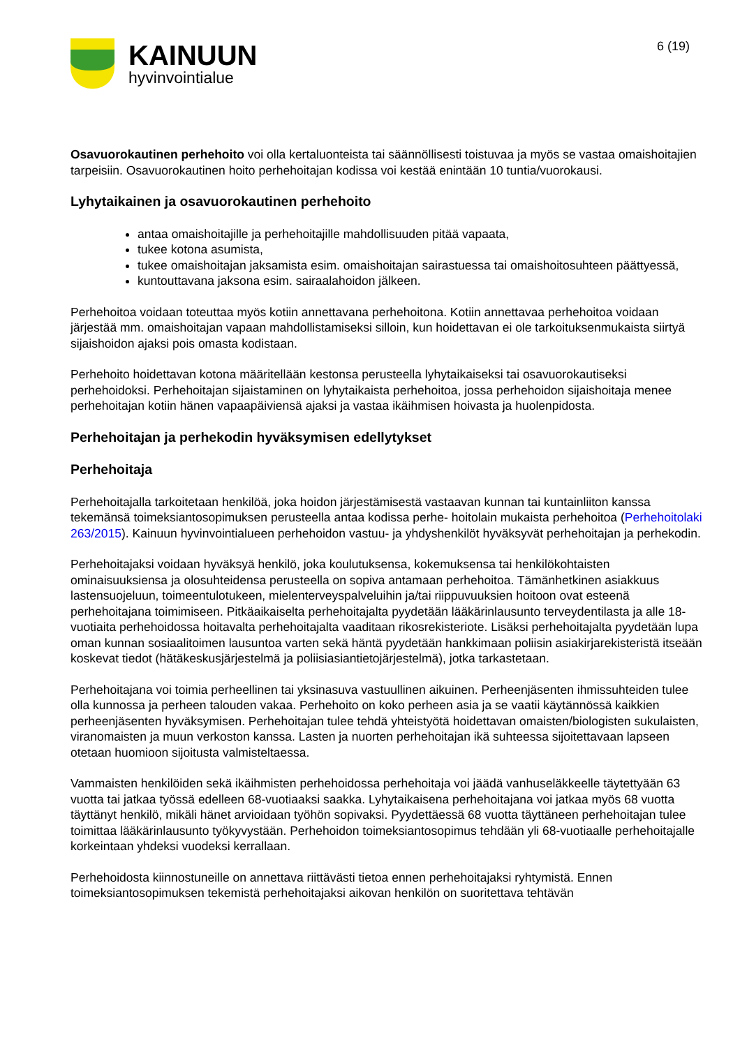KAINUUN
hyvinvointialue
6 (19)
Osavuorokautinen perhehoito voi olla kertaluonteista tai säännöllisesti toistuvaa ja myös se vastaa omaishoitajien tarpeisiin. Osavuorokautinen hoito perhehoitajan kodissa voi kestää enintään 10 tuntia/vuorokausi.
Lyhytaikainen ja osavuorokautinen perhehoito
antaa omaishoitajille ja perhehoitajille mahdollisuuden pitää vapaata,
tukee kotona asumista,
tukee omaishoitajan jaksamista esim. omaishoitajan sairastuessa tai omaishoitosuhteen päättyessä,
kuntouttavana jaksona esim. sairaalahoidon jälkeen.
Perhehoitoa voidaan toteuttaa myös kotiin annettavana perhehoitona. Kotiin annettavaa perhehoitoa voidaan järjestää mm. omaishoitajan vapaan mahdollistamiseksi silloin, kun hoidettavan ei ole tarkoituksenmukaista siirtyä sijaishoidon ajaksi pois omasta kodistaan.
Perhehoito hoidettavan kotona määritellään kestonsa perusteella lyhytaikaiseksi tai osavuorokautiseksi perhehoidoksi. Perhehoitajan sijaistaminen on lyhytaikaista perhehoitoa, jossa perhehoidon sijaishoitaja menee perhehoitajan kotiin hänen vapaapäiviensä ajaksi ja vastaa ikäihmisen hoivasta ja huolenpidosta.
Perhehoitajan ja perhekodin hyväksymisen edellytykset
Perhehoitaja
Perhehoitajalla tarkoitetaan henkilöä, joka hoidon järjestämisestä vastaavan kunnan tai kuntainliiton kanssa tekemänsä toimeksiantosopimuksen perusteella antaa kodissa perhe- hoitolain mukaista perhehoitoa (Perhehoitolaki 263/2015). Kainuun hyvinvointialueen perhehoidon vastuu- ja yhdyshenkilöt hyväksyvät perhehoitajan ja perhekodin.
Perhehoitajaksi voidaan hyväksyä henkilö, joka koulutuksensa, kokemuksensa tai henkilökohtaisten ominaisuuksiensa ja olosuhteidensa perusteella on sopiva antamaan perhehoitoa. Tämänhetkinen asiakkuus lastensuojeluun, toimeentulotukeen, mielenterveyspalveluihin ja/tai riippuvuuksien hoitoon ovat esteenä perhehoitajana toimimiseen. Pitkäaikaiselta perhehoitajalta pyydetään lääkärinlausunto terveydentilasta ja alle 18-vuotiaita perhehoidossa hoitavalta perhehoitajalta vaaditaan rikosrekisteriote. Lisäksi perhehoitajalta pyydetään lupa oman kunnan sosiaalitoimen lausuntoa varten sekä häntä pyydetään hankkimaan poliisin asiakirjarekisteristä itseään koskevat tiedot (hätäkeskusjärjestelmä ja poliisiasiantietojärjestelmä), jotka tarkastetaan.
Perhehoitajana voi toimia perheellinen tai yksinasuva vastuullinen aikuinen. Perheenjäsenten ihmissuhteiden tulee olla kunnossa ja perheen talouden vakaa. Perhehoito on koko perheen asia ja se vaatii käytännössä kaikkien perheenjäsenten hyväksymisen. Perhehoitajan tulee tehdä yhteistyötä hoidettavan omaisten/biologisten sukulaisten, viranomaisten ja muun verkoston kanssa. Lasten ja nuorten perhehoitajan ikä suhteessa sijoitettavaan lapseen otetaan huomioon sijoitusta valmisteltaessa.
Vammaisten henkilöiden sekä ikäihmisten perhehoidossa perhehoitaja voi jäädä vanhuseläkkeelle täytettyään 63 vuotta tai jatkaa työssä edelleen 68-vuotiaaksi saakka. Lyhytaikaisena perhehoitajana voi jatkaa myös 68 vuotta täyttänyt henkilö, mikäli hänet arvioidaan työhön sopivaksi. Pyydettäessä 68 vuotta täyttäneen perhehoitajan tulee toimittaa lääkärinlausunto työkyvystään. Perhehoidon toimeksiantosopimus tehdään yli 68-vuotiaalle perhehoitajalle korkeintaan yhdeksi vuodeksi kerrallaan.
Perhehoidosta kiinnostuneille on annettava riittävästi tietoa ennen perhehoitajaksi ryhtymistä. Ennen toimeksiantosopimuksen tekemistä perhehoitajaksi aikovan henkilön on suoritettava tehtävän